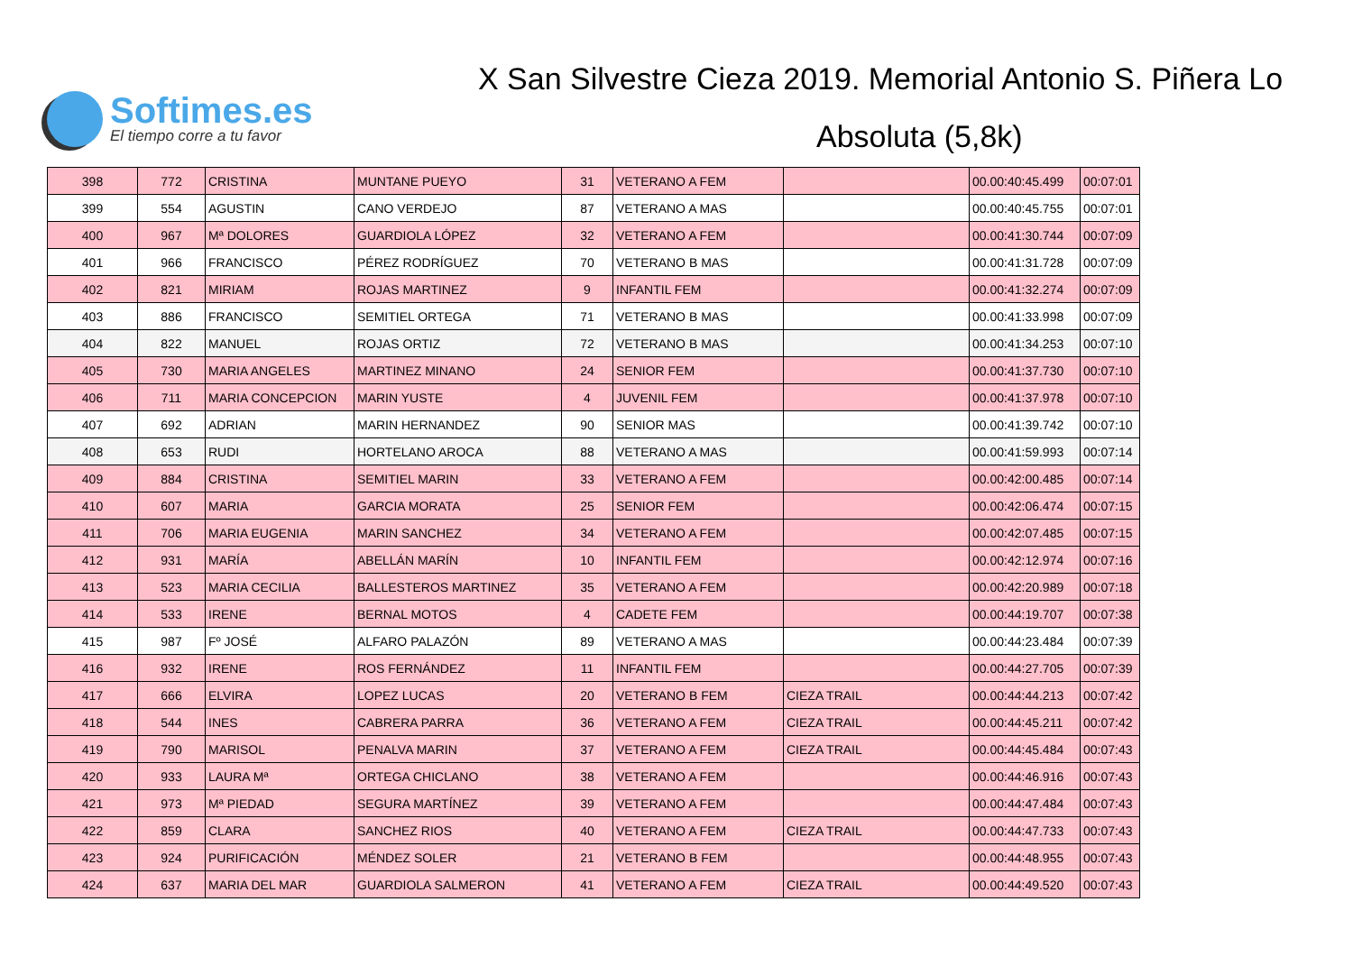Softimes.es
El tiempo corre a tu favor
X San Silvestre Cieza 2019. Memorial Antonio S. Piñera Lo
Absoluta (5,8k)
| 398 | 772 | CRISTINA | MUNTANE PUEYO | 31 | VETERANO A FEM | | 00.00:40:45.499 | 00:07:01 |
| 399 | 554 | AGUSTIN | CANO VERDEJO | 87 | VETERANO A MAS | | 00.00:40:45.755 | 00:07:01 |
| 400 | 967 | Mª DOLORES | GUARDIOLA LÓPEZ | 32 | VETERANO A FEM | | 00.00:41:30.744 | 00:07:09 |
| 401 | 966 | FRANCISCO | PÉREZ RODRÍGUEZ | 70 | VETERANO B MAS | | 00.00:41:31.728 | 00:07:09 |
| 402 | 821 | MIRIAM | ROJAS MARTINEZ | 9 | INFANTIL FEM | | 00.00:41:32.274 | 00:07:09 |
| 403 | 886 | FRANCISCO | SEMITIEL ORTEGA | 71 | VETERANO B MAS | | 00.00:41:33.998 | 00:07:09 |
| 404 | 822 | MANUEL | ROJAS ORTIZ | 72 | VETERANO B MAS | | 00.00:41:34.253 | 00:07:10 |
| 405 | 730 | MARIA ANGELES | MARTINEZ MINANO | 24 | SENIOR FEM | | 00.00:41:37.730 | 00:07:10 |
| 406 | 711 | MARIA CONCEPCION | MARIN YUSTE | 4 | JUVENIL FEM | | 00.00:41:37.978 | 00:07:10 |
| 407 | 692 | ADRIAN | MARIN HERNANDEZ | 90 | SENIOR MAS | | 00.00:41:39.742 | 00:07:10 |
| 408 | 653 | RUDI | HORTELANO AROCA | 88 | VETERANO A MAS | | 00.00:41:59.993 | 00:07:14 |
| 409 | 884 | CRISTINA | SEMITIEL MARIN | 33 | VETERANO A FEM | | 00.00:42:00.485 | 00:07:14 |
| 410 | 607 | MARIA | GARCIA MORATA | 25 | SENIOR FEM | | 00.00:42:06.474 | 00:07:15 |
| 411 | 706 | MARIA EUGENIA | MARIN SANCHEZ | 34 | VETERANO A FEM | | 00.00:42:07.485 | 00:07:15 |
| 412 | 931 | MARÍA | ABELLÁN MARÍN | 10 | INFANTIL FEM | | 00.00:42:12.974 | 00:07:16 |
| 413 | 523 | MARIA CECILIA | BALLESTEROS MARTINEZ | 35 | VETERANO A FEM | | 00.00:42:20.989 | 00:07:18 |
| 414 | 533 | IRENE | BERNAL MOTOS | 4 | CADETE FEM | | 00.00:44:19.707 | 00:07:38 |
| 415 | 987 | Fº JOSÉ | ALFARO PALAZÓN | 89 | VETERANO A MAS | | 00.00:44:23.484 | 00:07:39 |
| 416 | 932 | IRENE | ROS FERNÁNDEZ | 11 | INFANTIL FEM | | 00.00:44:27.705 | 00:07:39 |
| 417 | 666 | ELVIRA | LOPEZ LUCAS | 20 | VETERANO B FEM | CIEZA TRAIL | 00.00:44:44.213 | 00:07:42 |
| 418 | 544 | INES | CABRERA PARRA | 36 | VETERANO A FEM | CIEZA TRAIL | 00.00:44:45.211 | 00:07:42 |
| 419 | 790 | MARISOL | PENALVA MARIN | 37 | VETERANO A FEM | CIEZA TRAIL | 00.00:44:45.484 | 00:07:43 |
| 420 | 933 | LAURA Mª | ORTEGA CHICLANO | 38 | VETERANO A FEM | | 00.00:44:46.916 | 00:07:43 |
| 421 | 973 | Mª PIEDAD | SEGURA MARTÍNEZ | 39 | VETERANO A FEM | | 00.00:44:47.484 | 00:07:43 |
| 422 | 859 | CLARA | SANCHEZ RIOS | 40 | VETERANO A FEM | CIEZA TRAIL | 00.00:44:47.733 | 00:07:43 |
| 423 | 924 | PURIFICACIÓN | MÉNDEZ SOLER | 21 | VETERANO B FEM | | 00.00:44:48.955 | 00:07:43 |
| 424 | 637 | MARIA DEL MAR | GUARDIOLA SALMERON | 41 | VETERANO A FEM | CIEZA TRAIL | 00.00:44:49.520 | 00:07:43 |